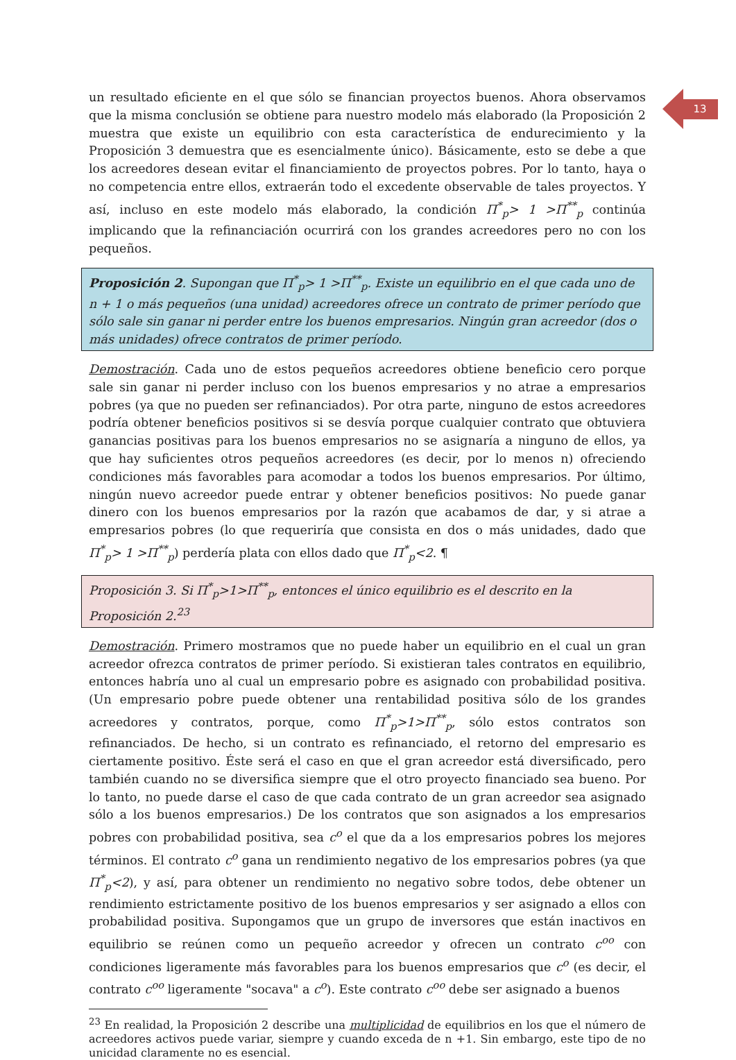13
un resultado eficiente en el que sólo se financian proyectos buenos. Ahora observamos que la misma conclusión se obtiene para nuestro modelo más elaborado (la Proposición 2 muestra que existe un equilibrio con esta característica de endurecimiento y la Proposición 3 demuestra que es esencialmente único). Básicamente, esto se debe a que los acreedores desean evitar el financiamiento de proyectos pobres. Por lo tanto, haya o no competencia entre ellos, extraerán todo el excedente observable de tales proyectos. Y así, incluso en este modelo más elaborado, la condición Π<sup>*</sup><sub>p</sub>> 1 >Π<sup>**</sup><sub>p</sub> continúa implicando que la refinanciación ocurrirá con los grandes acreedores pero no con los pequeños.
Proposición 2. Supongan que Π<sup>*</sup><sub>p</sub>> 1 >Π<sup>**</sup><sub>p</sub>. Existe un equilibrio en el que cada uno de n + 1 o más pequeños (una unidad) acreedores ofrece un contrato de primer período que sólo sale sin ganar ni perder entre los buenos empresarios. Ningún gran acreedor (dos o más unidades) ofrece contratos de primer período.
Demostración. Cada uno de estos pequeños acreedores obtiene beneficio cero porque sale sin ganar ni perder incluso con los buenos empresarios y no atrae a empresarios pobres (ya que no pueden ser refinanciados). Por otra parte, ninguno de estos acreedores podría obtener beneficios positivos si se desvía porque cualquier contrato que obtuviera ganancias positivas para los buenos empresarios no se asignaría a ninguno de ellos, ya que hay suficientes otros pequeños acreedores (es decir, por lo menos n) ofreciendo condiciones más favorables para acomodar a todos los buenos empresarios. Por último, ningún nuevo acreedor puede entrar y obtener beneficios positivos: No puede ganar dinero con los buenos empresarios por la razón que acabamos de dar, y si atrae a empresarios pobres (lo que requeriría que consista en dos o más unidades, dado que Π<sup>*</sup><sub>p</sub>> 1 >Π<sup>**</sup><sub>p</sub>) perdería plata con ellos dado que Π<sup>*</sup><sub>p</sub><2. ¶
Proposición 3. Si Π<sup>*</sup><sub>p</sub>>1>Π<sup>**</sup><sub>p</sub>, entonces el único equilibrio es el descrito en la Proposición 2.<sup>23</sup>
Demostración. Primero mostramos que no puede haber un equilibrio en el cual un gran acreedor ofrezca contratos de primer período. Si existieran tales contratos en equilibrio, entonces habría uno al cual un empresario pobre es asignado con probabilidad positiva. (Un empresario pobre puede obtener una rentabilidad positiva sólo de los grandes acreedores y contratos, porque, como Π<sup>*</sup><sub>p</sub>>1>Π<sup>**</sup><sub>p</sub>, sólo estos contratos son refinanciados. De hecho, si un contrato es refinanciado, el retorno del empresario es ciertamente positivo. Éste será el caso en que el gran acreedor está diversificado, pero también cuando no se diversifica siempre que el otro proyecto financiado sea bueno. Por lo tanto, no puede darse el caso de que cada contrato de un gran acreedor sea asignado sólo a los buenos empresarios.) De los contratos que son asignados a los empresarios pobres con probabilidad positiva, sea c<sup>o</sup> el que da a los empresarios pobres los mejores términos. El contrato c<sup>o</sup> gana un rendimiento negativo de los empresarios pobres (ya que Π<sup>*</sup><sub>p</sub><2), y así, para obtener un rendimiento no negativo sobre todos, debe obtener un rendimiento estrictamente positivo de los buenos empresarios y ser asignado a ellos con probabilidad positiva. Supongamos que un grupo de inversores que están inactivos en equilibrio se reúnen como un pequeño acreedor y ofrecen un contrato c<sup>oo</sup> con condiciones ligeramente más favorables para los buenos empresarios que c<sup>o</sup> (es decir, el contrato c<sup>oo</sup> ligeramente "socava" a c<sup>o</sup>). Este contrato c<sup>oo</sup> debe ser asignado a buenos
<sup>23</sup> En realidad, la Proposición 2 describe una multiplicidad de equilibrios en los que el número de acreedores activos puede variar, siempre y cuando exceda de n +1. Sin embargo, este tipo de no unicidad claramente no es esencial.